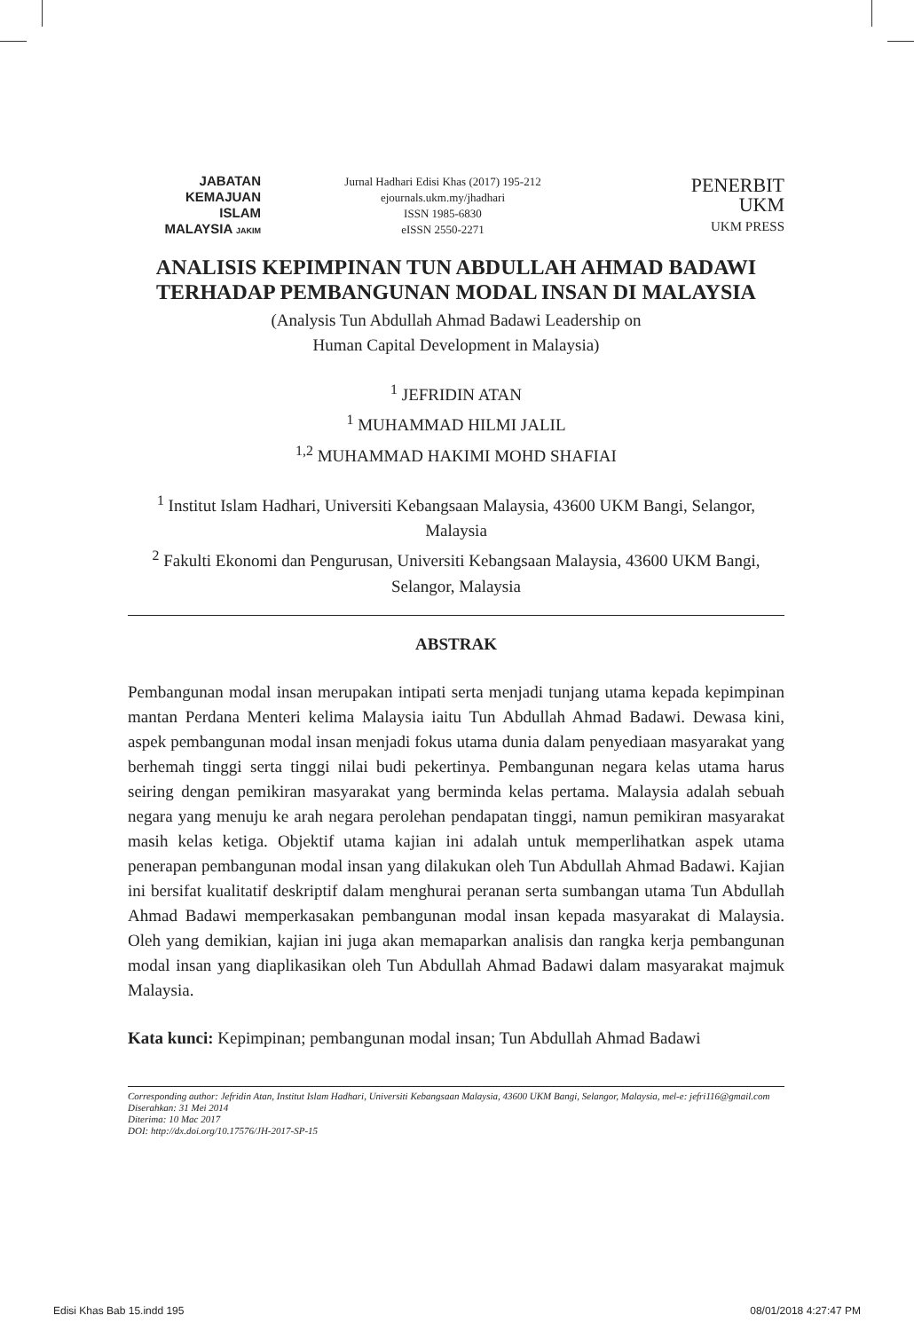JABATAN
KEMAJUAN
ISLAM
MALAYSIA JAKIM
Jurnal Hadhari Edisi Khas (2017) 195-212
ejournals.ukm.my/jhadhari
ISSN 1985-6830
eISSN 2550-2271
PENERBIT
UKM
UKM PRESS
ANALISIS KEPIMPINAN TUN ABDULLAH AHMAD BADAWI TERHADAP PEMBANGUNAN MODAL INSAN DI MALAYSIA
(Analysis Tun Abdullah Ahmad Badawi Leadership on
Human Capital Development in Malaysia)
<sup>1</sup> JEFRIDIN ATAN
<sup>1</sup> MUHAMMAD HILMI JALIL
<sup>1,2</sup> MUHAMMAD HAKIMI MOHD SHAFIAI
<sup>1</sup> Institut Islam Hadhari, Universiti Kebangsaan Malaysia, 43600 UKM Bangi, Selangor, Malaysia
<sup>2</sup> Fakulti Ekonomi dan Pengurusan, Universiti Kebangsaan Malaysia, 43600 UKM Bangi, Selangor, Malaysia
ABSTRAK
Pembangunan modal insan merupakan intipati serta menjadi tunjang utama kepada kepimpinan mantan Perdana Menteri kelima Malaysia iaitu Tun Abdullah Ahmad Badawi. Dewasa kini, aspek pembangunan modal insan menjadi fokus utama dunia dalam penyediaan masyarakat yang berhemah tinggi serta tinggi nilai budi pekertinya. Pembangunan negara kelas utama harus seiring dengan pemikiran masyarakat yang berminda kelas pertama. Malaysia adalah sebuah negara yang menuju ke arah negara perolehan pendapatan tinggi, namun pemikiran masyarakat masih kelas ketiga. Objektif utama kajian ini adalah untuk memperlihatkan aspek utama penerapan pembangunan modal insan yang dilakukan oleh Tun Abdullah Ahmad Badawi. Kajian ini bersifat kualitatif deskriptif dalam menghurai peranan serta sumbangan utama Tun Abdullah Ahmad Badawi memperkasakan pembangunan modal insan kepada masyarakat di Malaysia. Oleh yang demikian, kajian ini juga akan memaparkan analisis dan rangka kerja pembangunan modal insan yang diaplikasikan oleh Tun Abdullah Ahmad Badawi dalam masyarakat majmuk Malaysia.
Kata kunci: Kepimpinan; pembangunan modal insan; Tun Abdullah Ahmad Badawi
Corresponding author: Jefridin Atan, Institut Islam Hadhari, Universiti Kebangsaan Malaysia, 43600 UKM Bangi, Selangor, Malaysia, mel-e: jefri116@gmail.com
Diserahkan: 31 Mei 2014
Diterima: 10 Mac 2017
DOI: http://dx.doi.org/10.17576/JH-2017-SP-15
Edisi Khas Bab 15.indd 195 08/01/2018 4:27:47 PM